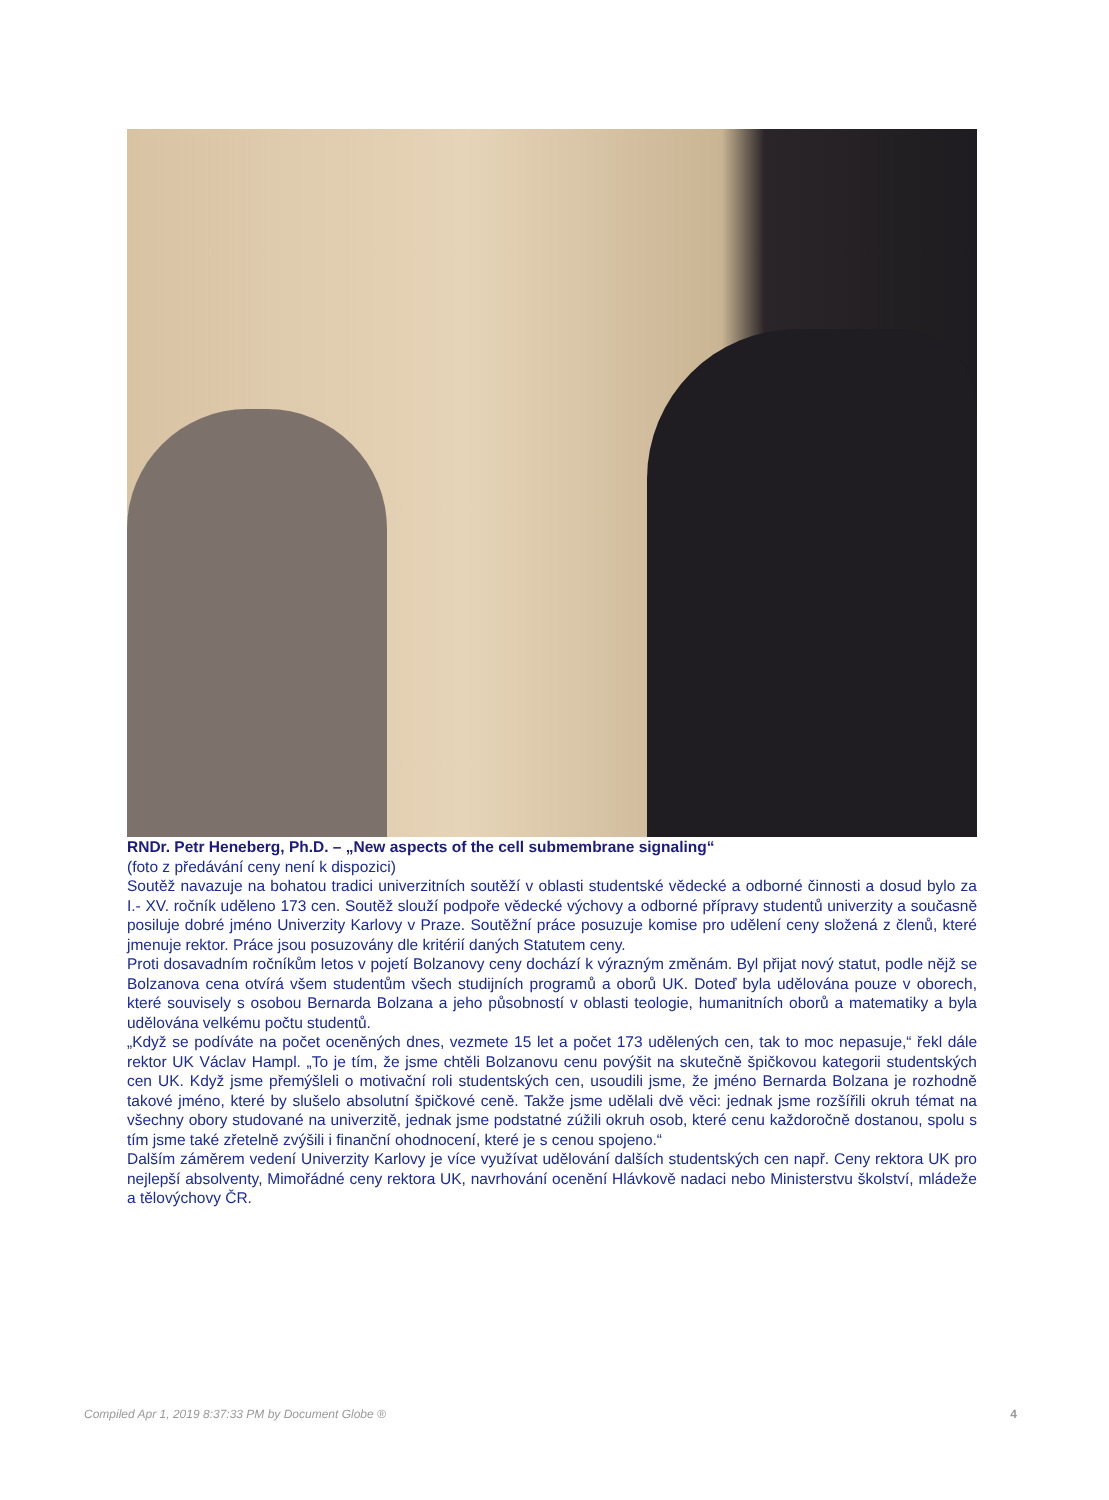RNDr. Petr Heneberg, Ph.D. – „New aspects of the cell submembrane signaling“
(foto z předávání ceny není k dispozici)
Soutěž navazuje na bohatou tradici univerzitních soutěží v oblasti studentské vědecké a odborné činnosti a dosud bylo za I.- XV. ročník uděleno 173 cen. Soutěž slouží podpoře vědecké výchovy a odborné přípravy studentů univerzity a současně posiluje dobré jméno Univerzity Karlovy v Praze. Soutěžní práce posuzuje komise pro udělení ceny složená z členů, které jmenuje rektor. Práce jsou posuzovány dle kritérií daných Statutem ceny.
Proti dosavadním ročníkům letos v pojetí Bolzanovy ceny dochází k výrazným změnám. Byl přijat nový statut, podle nějž se Bolzanova cena otvírá všem studentům všech studijních programů a oborů UK. Doteď byla udělována pouze v oborech, které souvisely s osobou Bernarda Bolzana a jeho působností v oblasti teologie, humanitních oborů a matematiky a byla udělována velkému počtu studentů.
„Když se podíváte na počet oceněných dnes, vezmete 15 let a počet 173 udělených cen, tak to moc nepasuje,“ řekl dále rektor UK Václav Hampl. „To je tím, že jsme chtěli Bolzanovu cenu povýšit na skutečně špičkovou kategorii studentských cen UK. Když jsme přemýšleli o motivační roli studentských cen, usoudili jsme, že jméno Bernarda Bolzana je rozhodně takové jméno, které by slušelo absolutní špičkové ceně. Takže jsme udělali dvě věci: jednak jsme rozšířili okruh témat na všechny obory studované na univerzitě, jednak jsme podstatné zúžili okruh osob, které cenu každoročně dostanou, spolu s tím jsme také zřetelně zvýšili i finanční ohodnocení, které je s cenou spojeno.“
Dalším záměrem vedení Univerzity Karlovy je více využívat udělování dalších studentských cen např. Ceny rektora UK pro nejlepší absolventy, Mimořádné ceny rektora UK, navrhování ocenění Hlávkově nadaci nebo Ministerstvu školství, mládeže a tělovýchovy ČR.
Compiled Apr 1, 2019 8:37:33 PM by Document Globe ® 4